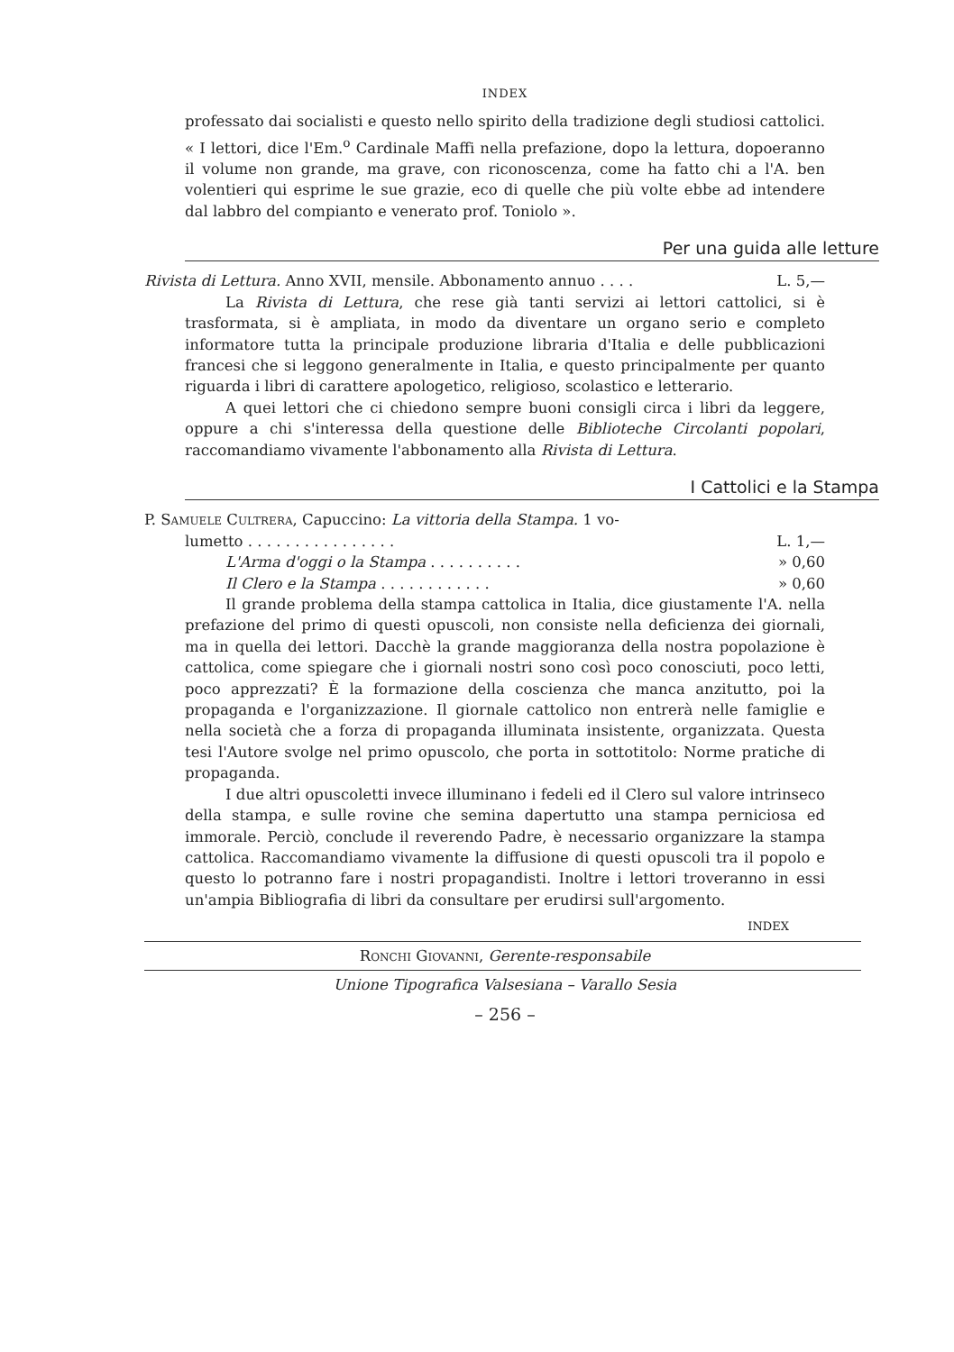INDEX
professato dai socialisti e questo nello spirito della tradizione degli studiosi cattolici. « I lettori, dice l'Em.<sup>o</sup> Cardinale Maffi nella prefazione, dopo la lettura, dopoeranno il volume non grande, ma grave, con riconoscenza, come ha fatto chi a l'A. ben volentieri qui esprime le sue grazie, eco di quelle che più volte ebbe ad intendere dal labbro del compianto e venerato prof. Toniolo ».
Per una guida alle letture
Rivista di Lettura. Anno XVII, mensile. Abbonamento annuo . . . . L. 5,—
La Rivista di Lettura, che rese già tanti servizi ai lettori cattolici, si è trasformata, si è ampliata, in modo da diventare un organo serio e completo informatore tutta la principale produzione libraria d'Italia e delle pubblicazioni francesi che si leggono generalmente in Italia, e questo principalmente per quanto riguarda i libri di carattere apologetico, religioso, scolastico e letterario.
A quei lettori che ci chiedono sempre buoni consigli circa i libri da leggere, oppure a chi s'interessa della questione delle Biblioteche Circolanti popolari, raccomandiamo vivamente l'abbonamento alla Rivista di Lettura.
I Cattolici e la Stampa
P. Samuele Cultrera, Capuccino: La vittoria della Stampa. 1 vo-
lumetto . . . . . . . . . . . . . . . . L. 1,—
L'Arma d'oggi o la Stampa . . . . . . . . . . » 0,60
Il Clero e la Stampa . . . . . . . . . . . . » 0,60
Il grande problema della stampa cattolica in Italia, dice giustamente l'A. nella prefazione del primo di questi opuscoli, non consiste nella deficienza dei giornali, ma in quella dei lettori. Dacchè la grande maggioranza della nostra popolazione è cattolica, come spiegare che i giornali nostri sono così poco conosciuti, poco letti, poco apprezzati? È la formazione della coscienza che manca anzitutto, poi la propaganda e l'organizzazione. Il giornale cattolico non entrerà nelle famiglie e nella società che a forza di propaganda illuminata insistente, organizzata. Questa tesi l'Autore svolge nel primo opuscolo, che porta in sottotitolo: Norme pratiche di propaganda.
I due altri opuscoletti invece illuminano i fedeli ed il Clero sul valore intrinseco della stampa, e sulle rovine che semina dapertutto una stampa perniciosa ed immorale. Perciò, conclude il reverendo Padre, è necessario organizzare la stampa cattolica. Raccomandiamo vivamente la diffusione di questi opuscoli tra il popolo e questo lo potranno fare i nostri propagandisti. Inoltre i lettori troveranno in essi un'ampia Bibliografia di libri da consultare per erudirsi sull'argomento.
INDEX
Ronchi Giovanni, Gerente-responsabile
Unione Tipografica Valsesiana – Varallo Sesia
– 256 –